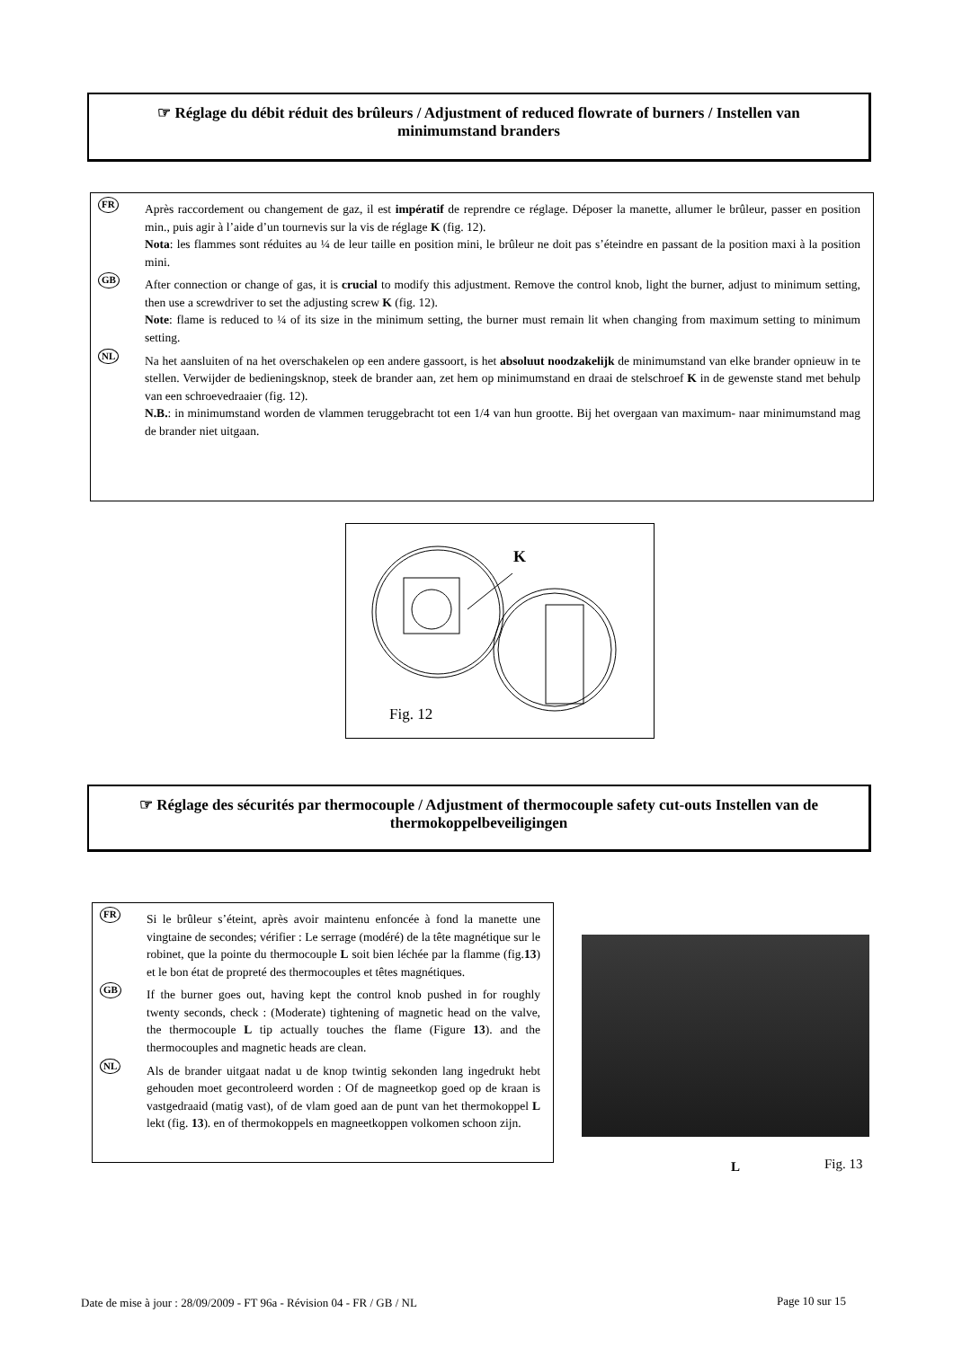☞ Réglage du débit réduit des brûleurs / Adjustment of reduced flowrate of burners / Instellen van minimumstand branders
FR Après raccordement ou changement de gaz, il est impératif de reprendre ce réglage. Déposer la manette, allumer le brûleur, passer en position min., puis agir à l’aide d’un tournevis sur la vis de réglage K (fig. 12).
Nota: les flammes sont réduites au ¼ de leur taille en position mini, le brûleur ne doit pas s’éteindre en passant de la position maxi à la position mini.
GB After connection or change of gas, it is crucial to modify this adjustment. Remove the control knob, light the burner, adjust to minimum setting, then use a screwdriver to set the adjusting screw K (fig. 12).
Note: flame is reduced to ¼ of its size in the minimum setting, the burner must remain lit when changing from maximum setting to minimum setting.
NL Na het aansluiten of na het overschakelen op een andere gassoort, is het absoluut noodzakelijk de minimumstand van elke brander opnieuw in te stellen. Verwijder de bedieningsknop, steek de brander aan, zet hem op minimumstand en draai de stelschroef K in de gewenste stand met behulp van een schroevedraaier (fig. 12).
N.B.: in minimumstand worden de vlammen teruggebracht tot een 1/4 van hun grootte. Bij het overgaan van maximum- naar minimumstand mag de brander niet uitgaan.
K
Fig. 12
☞ Réglage des sécurités par thermocouple / Adjustment of thermocouple safety cut-outs Instellen van de thermokoppelbeveiligingen
FR Si le brûleur s’éteint, après avoir maintenu enfoncée à fond la manette une vingtaine de secondes; vérifier : Le serrage (modéré) de la tête magnétique sur le robinet, que la pointe du thermocouple L soit bien léchée par la flamme (fig.13) et le bon état de propreté des thermocouples et têtes magnétiques.
GB If the burner goes out, having kept the control knob pushed in for roughly twenty seconds, check : (Moderate) tightening of magnetic head on the valve, the thermocouple L tip actually touches the flame (Figure 13). and the thermocouples and magnetic heads are clean.
NL Als de brander uitgaat nadat u de knop twintig sekonden lang ingedrukt hebt gehouden moet gecontroleerd worden : Of de magneetkop goed op de kraan is vastgedraaid (matig vast), of de vlam goed aan de punt van het thermokoppel L lekt (fig. 13). en of thermokoppels en magneetkoppen volkomen schoon zijn.
L Fig. 13
Date de mise à jour : 28/09/2009 - FT 96a - Révision 04 - FR / GB / NL
Page 10 sur 15